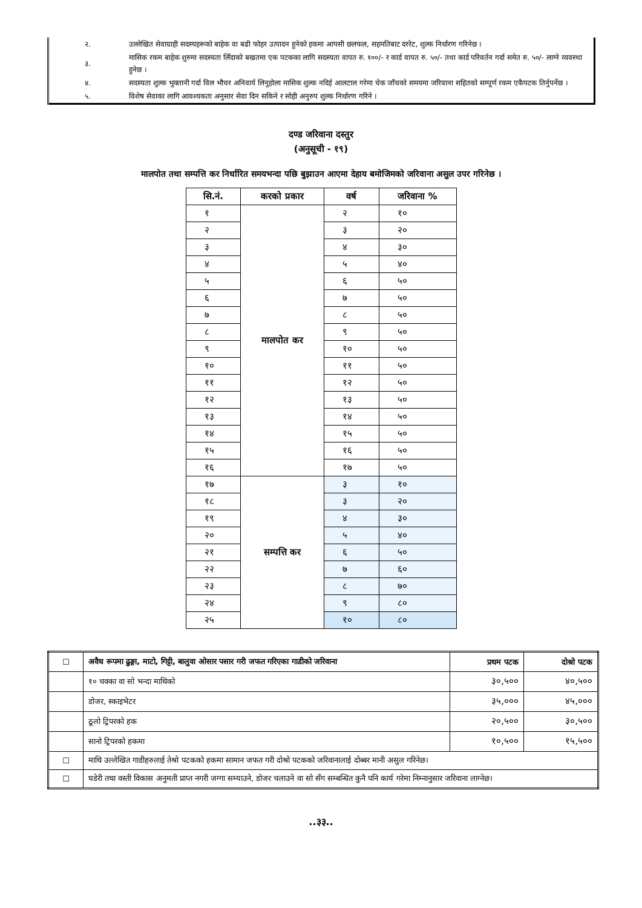| २. | उल्लेखित सेवाग्राही सदस्यहरूको बाहेक वा बढी फोहर उत्पादन हुनेको हकमा आपसी छलफल, सहमतिबाट दररेट, शुल्क निर्धारण गरिनेछ । |
| ३. | मासिक रकम बाहेक शुरुमा सदस्यता लिँदाको बखतमा एक पटकका लागि सदस्यता वापत रु. १००/- र कार्ड वापत रु. ५०/- तथा कार्ड परिवर्तन गर्दा समेत रु. ५०/- लाग्ने व्यवस्था हुनेछ । |
| ४. | सदस्यता शुल्क भुक्तानी गर्दा विल भौचर अनिवार्य लिनुहोला मासिक शुल्क नदिई आलटाल गरेमा चेक जाँचको समयमा जरिवाना सहितको सम्पूर्ण रकम एकैपटक तिर्नुपर्नेछ । |
| ५. | विशेष सेवाका लागि आवश्यकता अनुसार सेवा दिन सकिने र सोही अनुरुप शुल्क निर्धारण गरिने । |
दण्ड जरिवाना दस्तुर
(अनुसूची - १९)
मालपोत तथा सम्पत्ति कर निर्धारित समयभन्दा पछि बुझाउन आएमा देहाय बमोजिमको जरिवाना असुल उपर गरिनेछ ।
| सि.नं. | करको प्रकार | वर्ष | जरिवाना % |
| --- | --- | --- | --- |
| १ | मालपोत कर | २ | १० |
| २ | | ३ | २० |
| ३ | | ४ | ३० |
| ४ | | ५ | ४० |
| ५ | | ६ | ५० |
| ६ | | ७ | ५० |
| ७ | | ८ | ५० |
| ८ | | ९ | ५० |
| ९ | | १० | ५० |
| १० | | ११ | ५० |
| ११ | | १२ | ५० |
| १२ | | १३ | ५० |
| १३ | | १४ | ५० |
| १४ | | १५ | ५० |
| १५ | | १६ | ५० |
| १६ | | १७ | ५० |
| १७ | सम्पत्ति कर | ३ | १० |
| १८ | | ३ | २० |
| १९ | | ४ | ३० |
| २० | | ५ | ४० |
| २१ | | ६ | ५० |
| २२ | | ७ | ६० |
| २३ | | ८ | ७० |
| २४ | | ९ | ८० |
| २५ | | १० | ८० |
| ☐ | अवैध रूपमा ढुङ्गा, माटो, गिट्टी, बालुवा ओसार पसार गरी जफत गरिएका गाडीको जरिवाना | प्रथम पटक | दोश्रो पटक |
| | १० चक्का वा सो भन्दा माथिको | ३०,५०० | ४०,५०० |
| | डोजर, स्काइभेटर | ३५,००० | ४५,००० |
| | ठूलो ट्रिपरको हक | २०,५०० | ३०,५०० |
| | सानो ट्रिपरको हकमा | १०,५०० | १५,५०० |
| ☐ | माथि उल्लेखित गाडीहरुलाई तेश्रो पटकको हकमा सामान जफत गरी दोश्रो पटकको जरिवानालाई दोब्बर मानी असुल गरिनेछ। | | |
| ☐ | घडेरी तथा वस्ती विकास अनुमती प्राप्त नगरी जग्गा सम्याउने, डोजर चलाउने वा सो सँग सम्बन्धित कुनै पनि कार्य गरेमा निम्नानुसार जरिवाना लाग्नेछ। | | |
..३३..